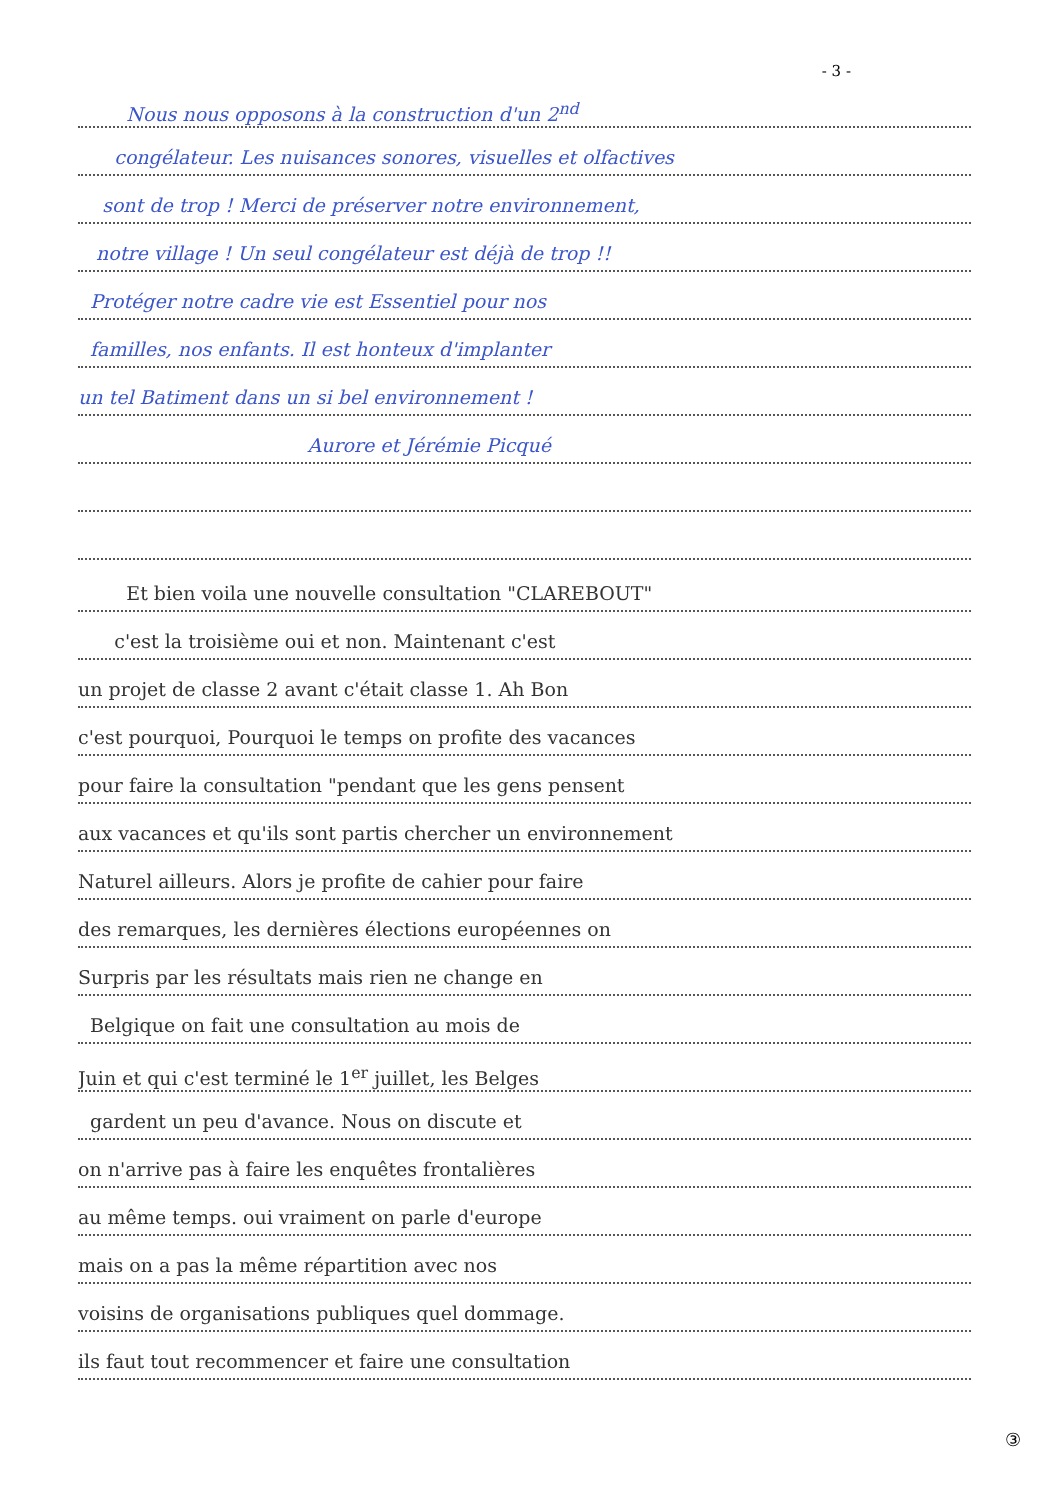- 3 -
Nous nous opposons à la construction d'un 2<sup>nd</sup>
congélateur. Les nuisances sonores, visuelles et olfactives
sont de trop ! Merci de préserver notre environnement,
notre village ! Un seul congélateur est déjà de trop !!
Protéger notre cadre vie est Essentiel pour nos
familles, nos enfants. Il est honteux d'implanter
un tel Batiment dans un si bel environnement !
Aurore et Jérémie Picqué
Et bien voila une nouvelle consultation "CLAREBOUT"
c'est la troisième oui et non. Maintenant c'est
un projet de classe 2 avant c'était classe 1. Ah Bon
c'est pourquoi, Pourquoi le temps on profite des vacances
pour faire la consultation "pendant que les gens pensent
aux vacances et qu'ils sont partis chercher un environnement
Naturel ailleurs. Alors je profite de cahier pour faire
des remarques, les dernières élections européennes on
Surpris par les résultats mais rien ne change en
Belgique on fait une consultation au mois de
Juin et qui c'est terminé le 1<sup>er</sup> juillet, les Belges
gardent un peu d'avance. Nous on discute et
on n'arrive pas à faire les enquêtes frontalières
au même temps. oui vraiment on parle d'europe
mais on a pas la même répartition avec nos
voisins de organisations publiques quel dommage.
ils faut tout recommencer et faire une consultation
③